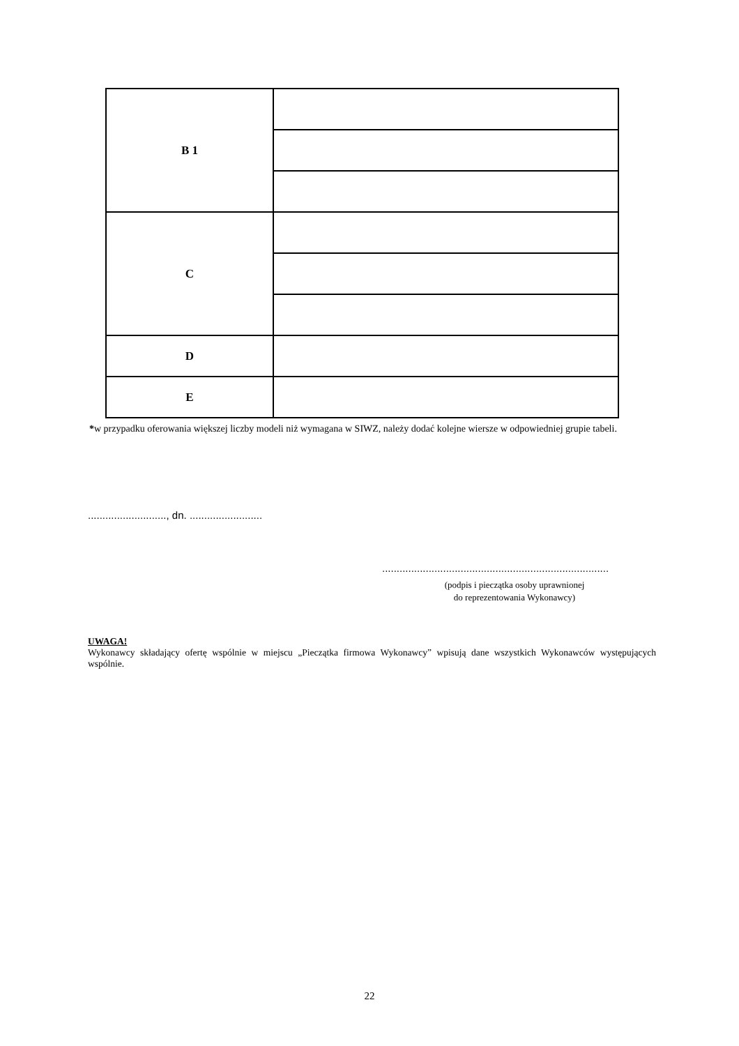| B 1 | |
| C | |
| D | |
| E | |
*w przypadku oferowania większej liczby modeli niż wymagana w SIWZ, należy dodać kolejne wiersze w odpowiedniej grupie tabeli.
..........................., dn. .........................
..............................................................................
(podpis i pieczątka osoby uprawnionej
do reprezentowania Wykonawcy)
UWAGA!
Wykonawcy składający ofertę wspólnie w miejscu „Pieczątka firmowa Wykonawcy” wpisują dane wszystkich Wykonawców występujących wspólnie.
22